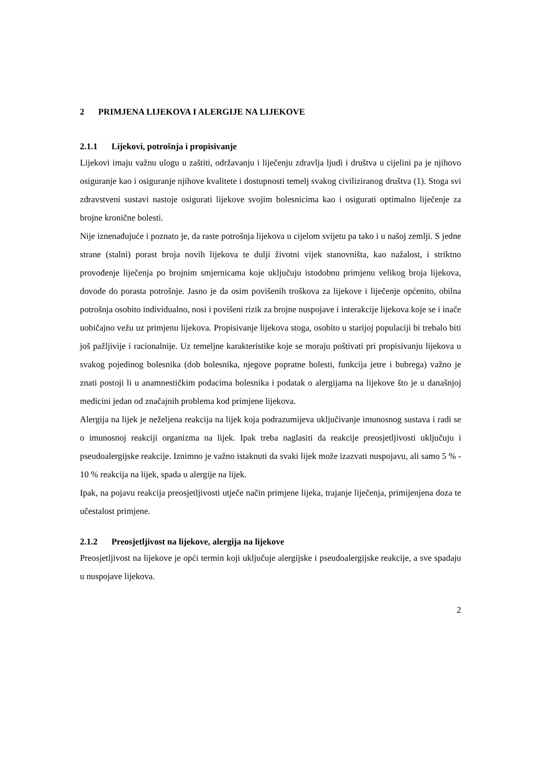2 PRIMJENA LIJEKOVA I ALERGIJE NA LIJEKOVE
2.1.1 Lijekovi, potrošnja i propisivanje
Lijekovi imaju važnu ulogu u zaštiti, održavanju i liječenju zdravlja ljudi i društva u cijelini pa je njihovo osiguranje kao i osiguranje njihove kvalitete i dostupnosti temelj svakog civiliziranog društva (1). Stoga svi zdravstveni sustavi nastoje osigurati lijekove svojim bolesnicima kao i osigurati optimalno liječenje za brojne kronične bolesti.
Nije iznenađujuće i poznato je, da raste potrošnja lijekova u cijelom svijetu pa tako i u našoj zemlji. S jedne strane (stalni) porast broja novih lijekova te dulji životni vijek stanovništa, kao nažalost, i striktno provođenje liječenja po brojnim smjernicama koje uključuju istodobnu primjenu velikog broja lijekova, dovode do porasta potrošnje. Jasno je da osim povišenih troškova za lijekove i liječenje općenito, obilna potrošnja osobito individualno, nosi i povišeni rizik za brojne nuspojave i interakcije lijekova koje se i inače uobičajno vežu uz primjenu lijekova. Propisivanje lijekova stoga, osobito u starijoj populaciji bi trebalo biti još pažljivije i racionalnije. Uz temeljne karakteristike koje se moraju poštivati pri propisivanju lijekova u svakog pojedinog bolesnika (dob bolesnika, njegove popratne bolesti, funkcija jetre i bubrega) važno je znati postoji li u anamnestičkim podacima bolesnika i podatak o alergijama na lijekove što je u današnjoj medicini jedan od značajnih problema kod primjene lijekova.
Alergija na lijek je neželjena reakcija na lijek koja podrazumijeva uključivanje imunosnog sustava i radi se o imunosnoj reakciji organizma na lijek. Ipak treba naglasiti da reakcije preosjetljivosti uključuju i pseudoalergijske reakcije. Iznimno je važno istaknuti da svaki lijek može izazvati nuspojavu, ali samo 5 % - 10 % reakcija na lijek, spada u alergije na lijek.
Ipak, na pojavu reakcija preosjetljivosti utječe način primjene lijeka, trajanje liječenja, primijenjena doza te učestalost primjene.
2.1.2 Preosjetljivost na lijekove, alergija na lijekove
Preosjetljivost na lijekove je opći termin koji uključuje alergijske i pseudoalergijske reakcije, a sve spadaju u nuspojave lijekova.
2